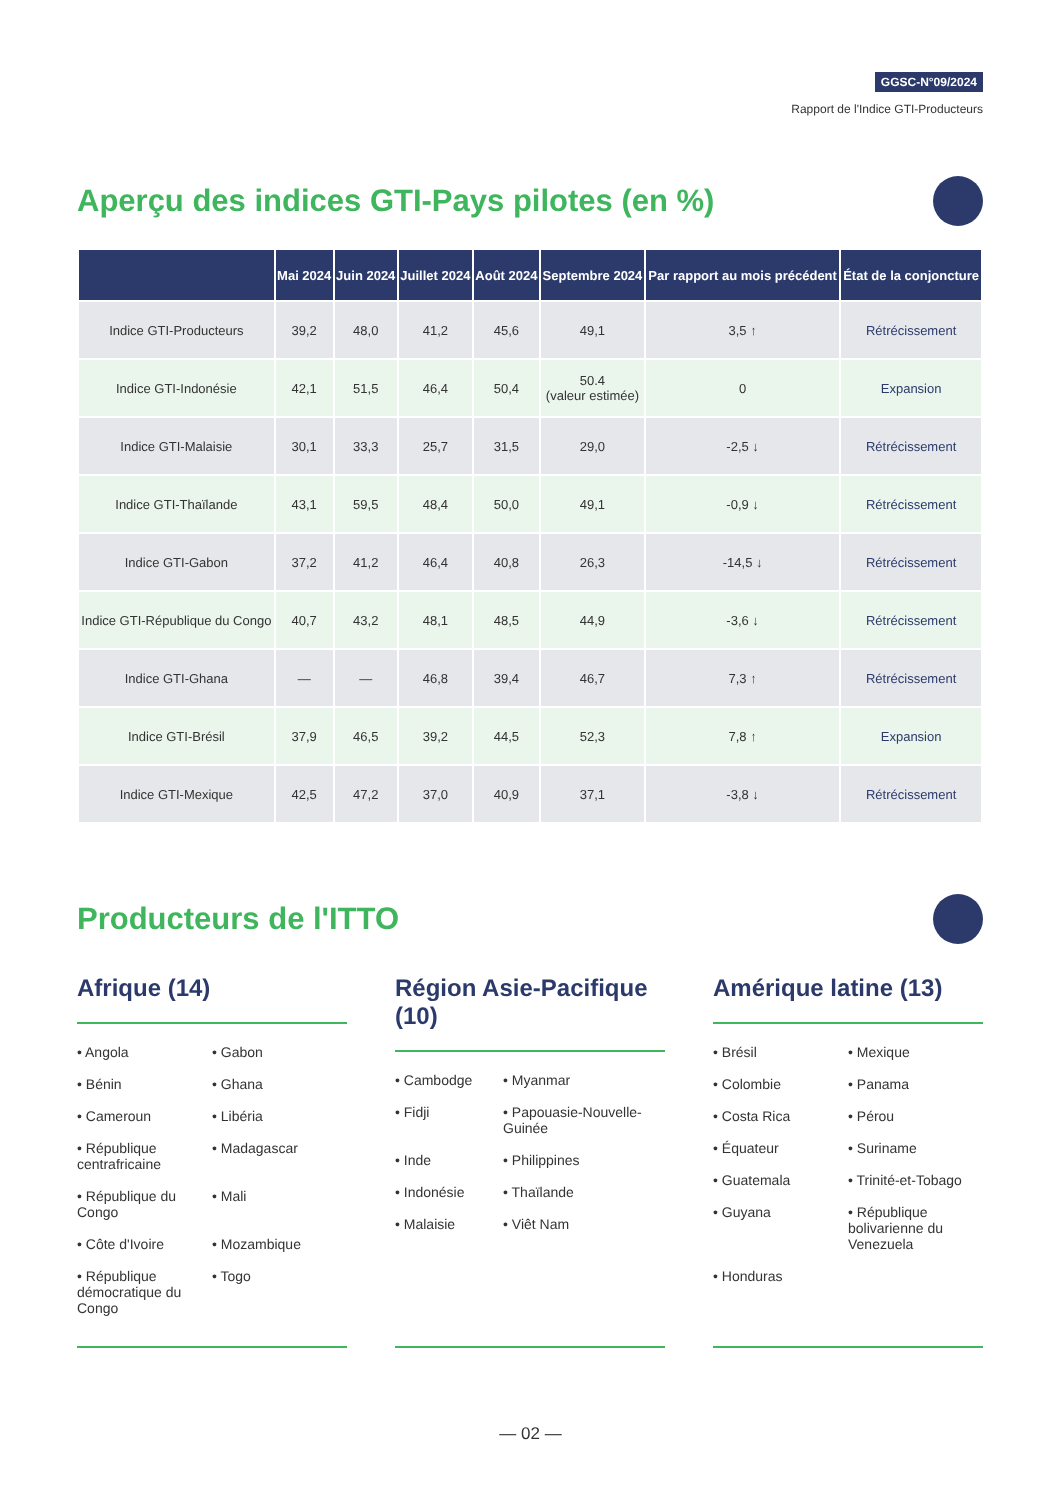GGSC-N°09/2024
Rapport de l'Indice GTI-Producteurs
Aperçu des indices GTI-Pays pilotes (en %)
| | Mai 2024 | Juin 2024 | Juillet 2024 | Août 2024 | Septembre 2024 | Par rapport au mois précédent | État de la conjoncture |
| --- | --- | --- | --- | --- | --- | --- | --- |
| Indice GTI-Producteurs | 39,2 | 48,0 | 41,2 | 45,6 | 49,1 | 3,5 ↑ | Rétrécissement |
| Indice GTI-Indonésie | 42,1 | 51,5 | 46,4 | 50,4 | 50.4 (valeur estimée) | 0 | Expansion |
| Indice GTI-Malaisie | 30,1 | 33,3 | 25,7 | 31,5 | 29,0 | -2,5 ↓ | Rétrécissement |
| Indice GTI-Thaïlande | 43,1 | 59,5 | 48,4 | 50,0 | 49,1 | -0,9 ↓ | Rétrécissement |
| Indice GTI-Gabon | 37,2 | 41,2 | 46,4 | 40,8 | 26,3 | -14,5 ↓ | Rétrécissement |
| Indice GTI-République du Congo | 40,7 | 43,2 | 48,1 | 48,5 | 44,9 | -3,6 ↓ | Rétrécissement |
| Indice GTI-Ghana | — | — | 46,8 | 39,4 | 46,7 | 7,3 ↑ | Rétrécissement |
| Indice GTI-Brésil | 37,9 | 46,5 | 39,2 | 44,5 | 52,3 | 7,8 ↑ | Expansion |
| Indice GTI-Mexique | 42,5 | 47,2 | 37,0 | 40,9 | 37,1 | -3,8 ↓ | Rétrécissement |
Producteurs de l'ITTO
Afrique (14)
• Angola
• Gabon
• Bénin
• Ghana
• Cameroun
• Libéria
• République centrafricaine
• Madagascar
• République du Congo
• Mali
• Côte d'Ivoire
• Mozambique
• République démocratique du Congo
• Togo
Région Asie-Pacifique (10)
• Cambodge
• Myanmar
• Fidji
• Papouasie-Nouvelle-Guinée
• Inde
• Philippines
• Indonésie
• Thaïlande
• Malaisie
• Viêt Nam
Amérique latine (13)
• Brésil
• Mexique
• Colombie
• Panama
• Costa Rica
• Pérou
• Équateur
• Suriname
• Guatemala
• Trinité-et-Tobago
• Guyana
• République bolivarienne du Venezuela
• Honduras
— 02 —